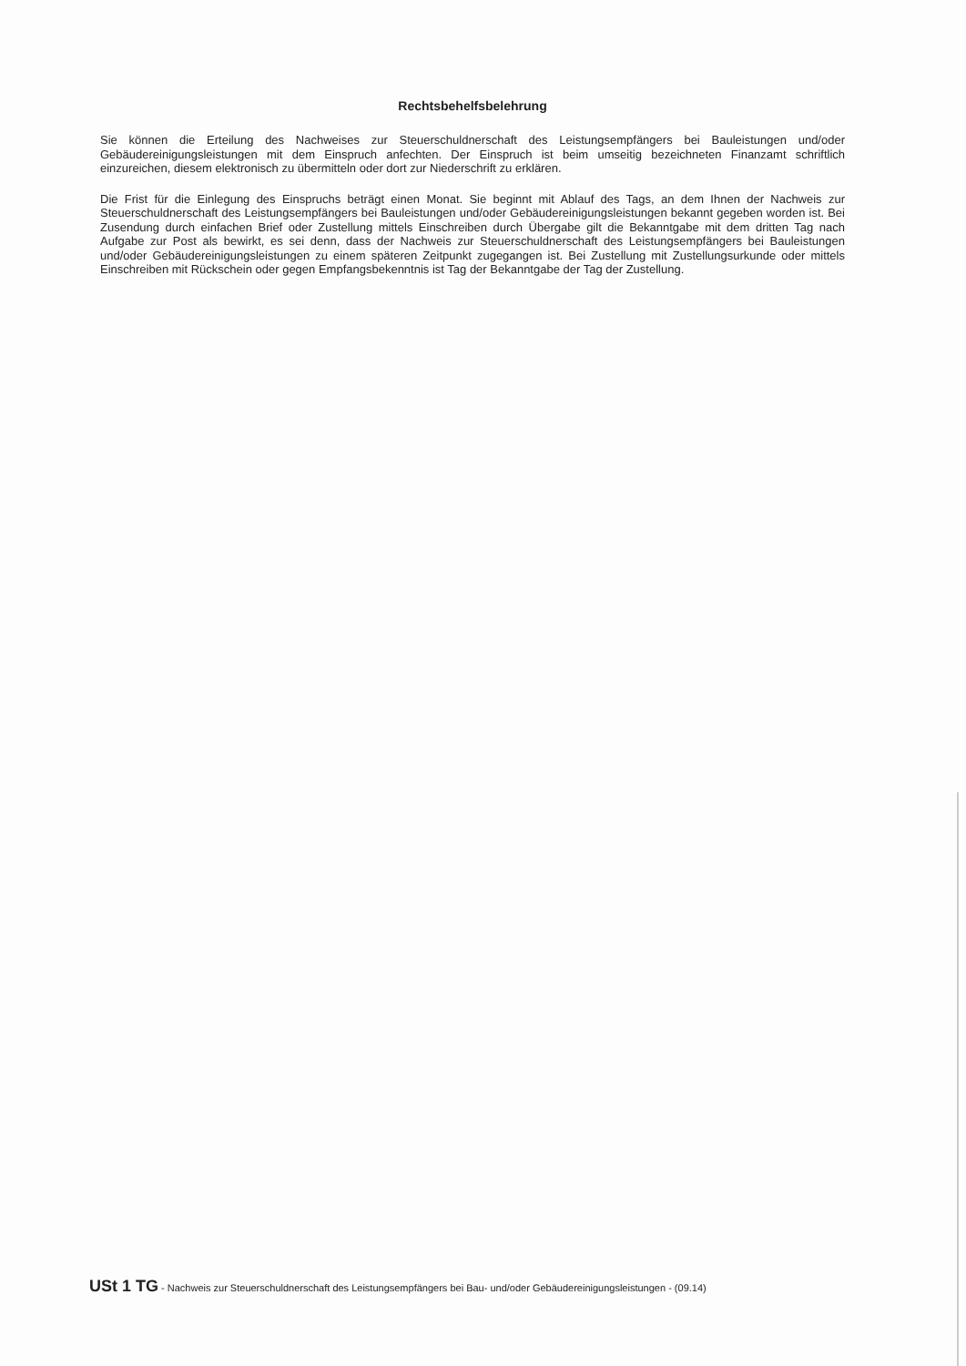Rechtsbehelfsbelehrung
Sie können die Erteilung des Nachweises zur Steuerschuldnerschaft des Leistungsempfängers bei Bauleistungen und/oder Gebäudereinigungsleistungen mit dem Einspruch anfechten. Der Einspruch ist beim umseitig bezeichneten Finanzamt schriftlich einzureichen, diesem elektronisch zu übermitteln oder dort zur Niederschrift zu erklären.
Die Frist für die Einlegung des Einspruchs beträgt einen Monat. Sie beginnt mit Ablauf des Tags, an dem Ihnen der Nachweis zur Steuerschuldnerschaft des Leistungsempfängers bei Bauleistungen und/oder Gebäudereinigungsleistungen bekannt gegeben worden ist. Bei Zusendung durch einfachen Brief oder Zustellung mittels Einschreiben durch Übergabe gilt die Bekanntgabe mit dem dritten Tag nach Aufgabe zur Post als bewirkt, es sei denn, dass der Nachweis zur Steuerschuldnerschaft des Leistungsempfängers bei Bauleistungen und/oder Gebäudereinigungsleistungen zu einem späteren Zeitpunkt zugegangen ist. Bei Zustellung mit Zustellungsurkunde oder mittels Einschreiben mit Rückschein oder gegen Empfangsbekenntnis ist Tag der Bekanntgabe der Tag der Zustellung.
USt 1 TG - Nachweis zur Steuerschuldnerschaft des Leistungsempfängers bei Bau- und/oder Gebäudereinigungsleistungen - (09.14)